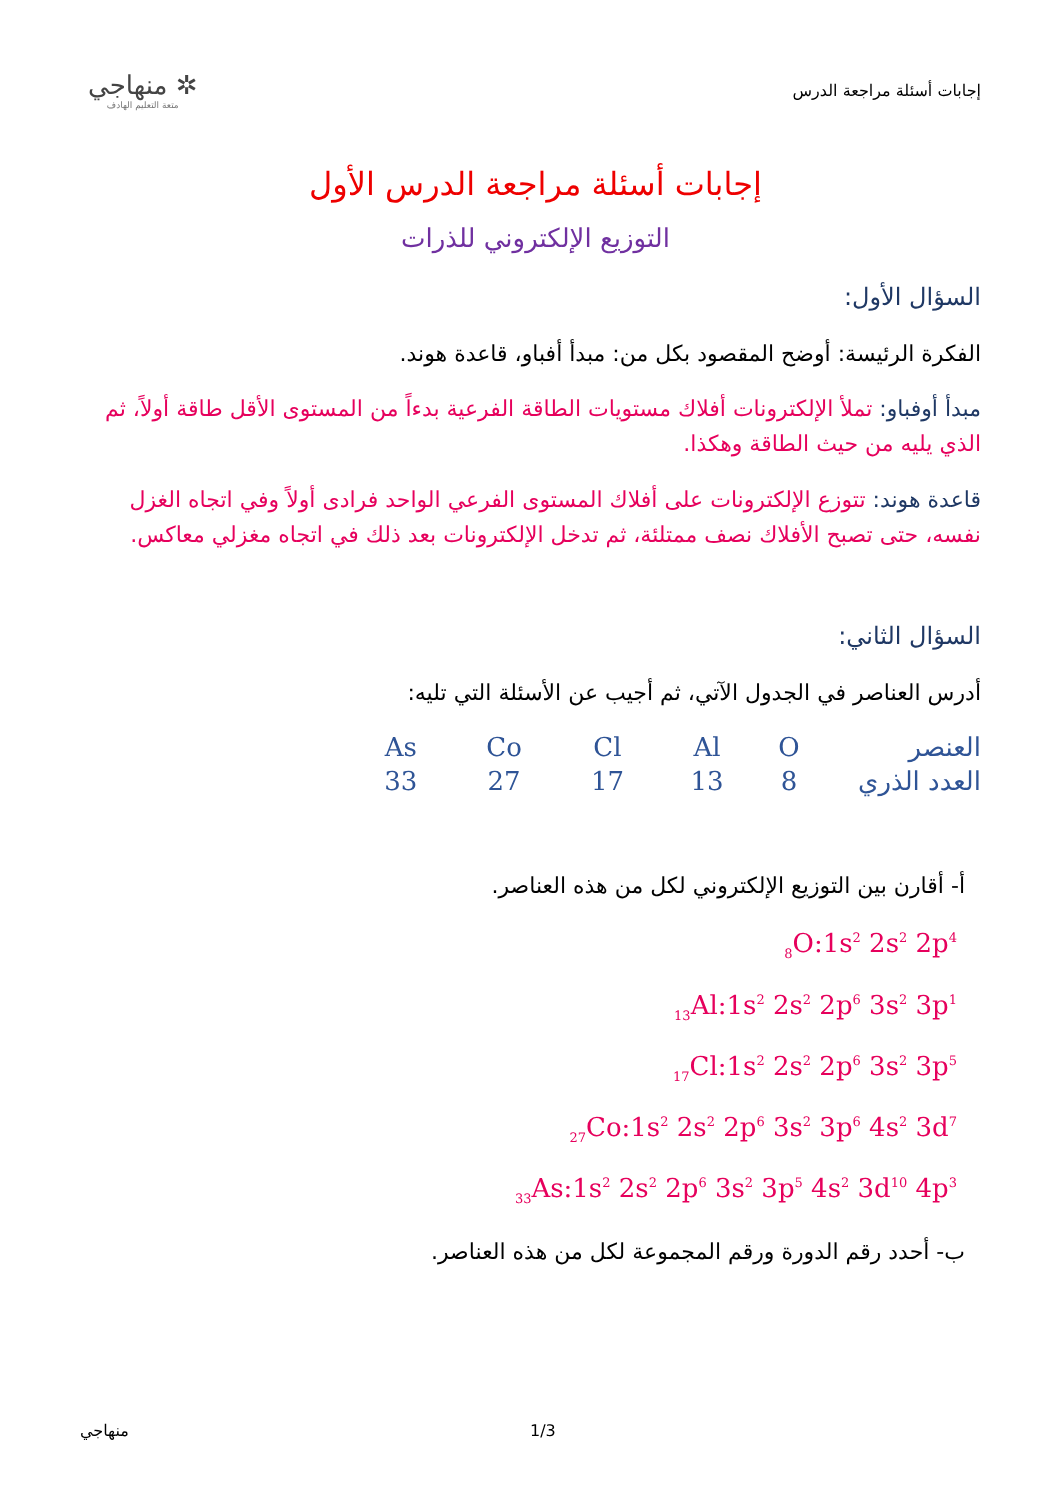إجابات أسئلة مراجعة الدرس
✲ منهاجي
متعة التعليم الهادف
إجابات أسئلة مراجعة الدرس الأول
التوزيع الإلكتروني للذرات
السؤال الأول:
الفكرة الرئيسة: أوضح المقصود بكل من: مبدأ أفباو، قاعدة هوند.
مبدأ أوفباو: تملأ الإلكترونات أفلاك مستويات الطاقة الفرعية بدءاً من المستوى الأقل طاقة أولاً، ثم الذي يليه من حيث الطاقة وهكذا.
قاعدة هوند: تتوزع الإلكترونات على أفلاك المستوى الفرعي الواحد فرادى أولاً وفي اتجاه الغزل نفسه، حتى تصبح الأفلاك نصف ممتلئة، ثم تدخل الإلكترونات بعد ذلك في اتجاه مغزلي معاكس.
السؤال الثاني:
أدرس العناصر في الجدول الآتي، ثم أجيب عن الأسئلة التي تليه:
| العنصر | O | Al | Cl | Co | As |
| العدد الذري | 8 | 13 | 17 | 27 | 33 |
أ- أقارن بين التوزيع الإلكتروني لكل من هذه العناصر.
<sub>8</sub>O:1s<sup>2</sup> 2s<sup>2</sup> 2p<sup>4</sup>
<sub>13</sub>Al:1s<sup>2</sup> 2s<sup>2</sup> 2p<sup>6</sup> 3s<sup>2</sup> 3p<sup>1</sup>
<sub>17</sub>Cl:1s<sup>2</sup> 2s<sup>2</sup> 2p<sup>6</sup> 3s<sup>2</sup> 3p<sup>5</sup>
<sub>27</sub>Co:1s<sup>2</sup> 2s<sup>2</sup> 2p<sup>6</sup> 3s<sup>2</sup> 3p<sup>6</sup> 4s<sup>2</sup> 3d<sup>7</sup>
<sub>33</sub>As:1s<sup>2</sup> 2s<sup>2</sup> 2p<sup>6</sup> 3s<sup>2</sup> 3p<sup>5</sup> 4s<sup>2</sup> 3d<sup>10</sup> 4p<sup>3</sup>
ب- أحدد رقم الدورة ورقم المجموعة لكل من هذه العناصر.
منهاجي 1/3